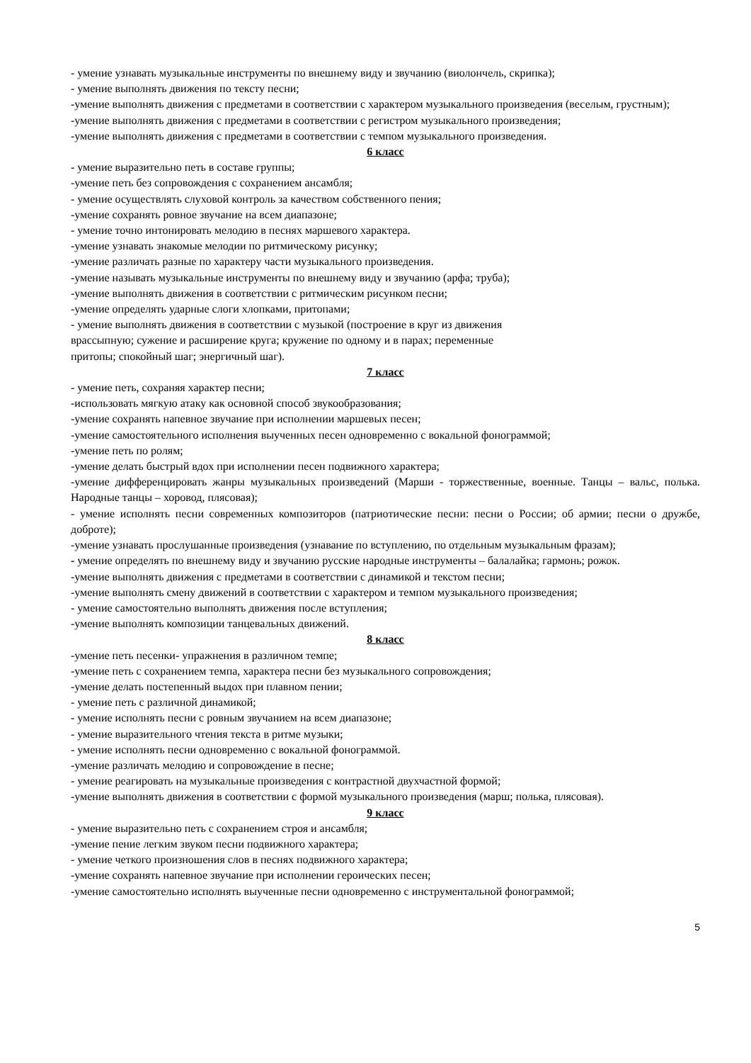- умение узнавать музыкальные инструменты по внешнему виду и звучанию (виолончель, скрипка);
- умение выполнять движения по тексту песни;
-умение выполнять движения с предметами в соответствии с характером музыкального произведения (веселым, грустным);
-умение выполнять движения с предметами в соответствии с регистром музыкального произведения;
-умение выполнять движения с предметами в соответствии с темпом музыкального произведения.
6 класс
- умение выразительно петь в составе группы;
-умение петь без сопровождения с сохранением ансамбля;
- умение осуществлять слуховой контроль за качеством собственного пения;
-умение сохранять ровное звучание на всем диапазоне;
- умение точно интонировать мелодию в песнях маршевого характера.
-умение узнавать знакомые мелодии по ритмическому рисунку;
-умение различать разные по характеру части музыкального произведения.
-умение называть музыкальные инструменты по внешнему виду и звучанию (арфа; труба);
-умение выполнять движения в соответствии с ритмическим рисунком песни;
-умение определять ударные слоги хлопками, притопами;
- умение выполнять движения в соответствии с музыкой (построение в круг из движения
врассыпную; сужение и расширение круга; кружение по одному и в парах; переменные
притопы; спокойный шаг; энергичный шаг).
7 класс
- умение петь, сохраняя характер песни;
-использовать мягкую атаку как основной способ звукообразования;
-умение сохранять напевное звучание при исполнении маршевых песен;
-умение самостоятельного исполнения выученных песен одновременно с вокальной фонограммой;
-умение петь по ролям;
-умение делать быстрый вдох при исполнении песен подвижного характера;
-умение дифференцировать жанры музыкальных произведений (Марши - торжественные, военные. Танцы – вальс, полька. Народные танцы – хоровод, плясовая);
- умение исполнять песни современных композиторов (патриотические песни: песни о России; об армии; песни о дружбе, доброте);
-умение узнавать прослушанные произведения (узнавание по вступлению, по отдельным музыкальным фразам);
- умение определять по внешнему виду и звучанию русские народные инструменты – балалайка; гармонь; рожок.
-умение выполнять движения с предметами в соответствии с динамикой и текстом песни;
-умение выполнять смену движений в соответствии с характером и темпом музыкального произведения;
- умение самостоятельно выполнять движения после вступления;
-умение выполнять композиции танцевальных движений.
8 класс
-умение петь песенки- упражнения в различном темпе;
-умение петь с сохранением темпа, характера песни без музыкального сопровождения;
-умение делать постепенный выдох при плавном пении;
- умение петь с различной динамикой;
- умение исполнять песни с ровным звучанием на всем диапазоне;
- умение выразительного чтения текста в ритме музыки;
- умение исполнять песни одновременно с вокальной фонограммой.
-умение различать мелодию и сопровождение в песне;
- умение реагировать на музыкальные произведения с контрастной двухчастной формой;
-умение выполнять движения в соответствии с формой музыкального произведения (марш; полька, плясовая).
9 класс
- умение выразительно петь с сохранением строя и ансамбля;
-умение пение легким звуком песни подвижного характера;
- умение четкого произношения слов в песнях подвижного характера;
-умение сохранять напевное звучание при исполнении героических песен;
-умение самостоятельно исполнять выученные песни одновременно с инструментальной фонограммой;
5